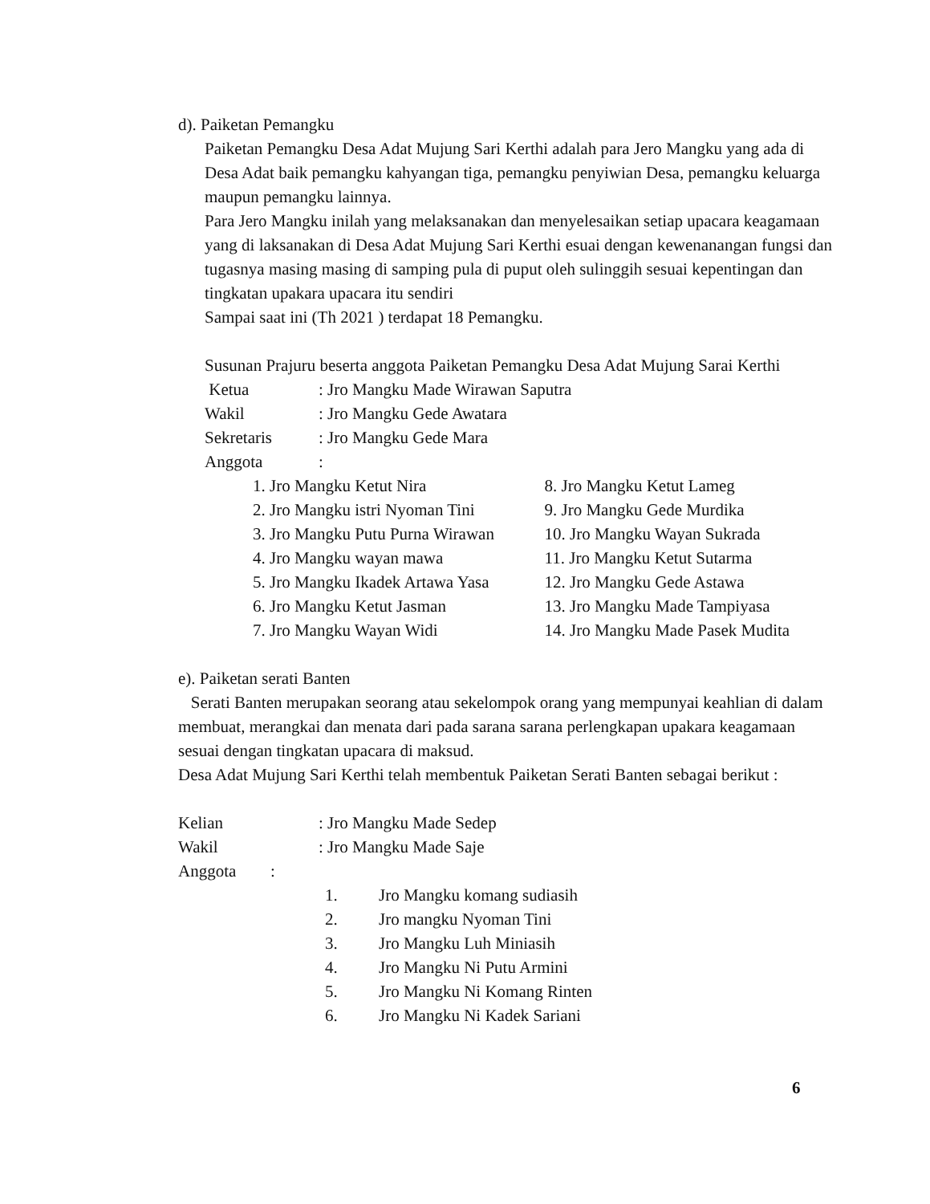d). Paiketan Pemangku
Paiketan Pemangku Desa Adat Mujung Sari Kerthi adalah para Jero Mangku yang ada di Desa Adat baik pemangku kahyangan tiga, pemangku penyiwian Desa, pemangku keluarga maupun pemangku lainnya.
Para Jero Mangku inilah yang melaksanakan dan menyelesaikan setiap upacara keagamaan yang di laksanakan di Desa Adat Mujung Sari Kerthi esuai dengan kewenanangan fungsi dan tugasnya masing masing di samping pula di puput oleh sulinggih sesuai kepentingan dan tingkatan upakara upacara itu sendiri
Sampai saat ini (Th 2021 ) terdapat 18 Pemangku.
Susunan Prajuru beserta anggota Paiketan Pemangku Desa Adat Mujung Sarai Kerthi
Ketua: Jro Mangku Made Wirawan Saputra
Wakil: Jro Mangku Gede Awatara
Sekretaris: Jro Mangku Gede Mara
Anggota:
1. Jro Mangku Ketut Nira
2. Jro Mangku istri Nyoman Tini
3. Jro Mangku Putu Purna Wirawan
4. Jro Mangku wayan mawa
5. Jro Mangku Ikadek Artawa Yasa
6. Jro Mangku Ketut Jasman
7. Jro Mangku Wayan Widi
8. Jro Mangku Ketut Lameg
9. Jro Mangku Gede Murdika
10. Jro Mangku Wayan Sukrada
11. Jro Mangku Ketut Sutarma
12. Jro Mangku Gede Astawa
13. Jro Mangku Made Tampiyasa
14. Jro Mangku Made Pasek Mudita
e). Paiketan serati Banten
Serati Banten merupakan seorang atau sekelompok orang yang mempunyai keahlian di dalam membuat, merangkai dan menata dari pada sarana sarana perlengkapan upakara keagamaan sesuai dengan tingkatan upacara di maksud.
Desa Adat Mujung Sari Kerthi telah membentuk Paiketan Serati Banten sebagai berikut :
Kelian: Jro Mangku Made Sedep
Wakil: Jro Mangku Made Saje
Anggota:
1. Jro Mangku komang sudiasih
2. Jro mangku Nyoman Tini
3. Jro Mangku Luh Miniasih
4. Jro Mangku Ni Putu Armini
5. Jro Mangku Ni Komang Rinten
6. Jro Mangku Ni Kadek Sariani
6